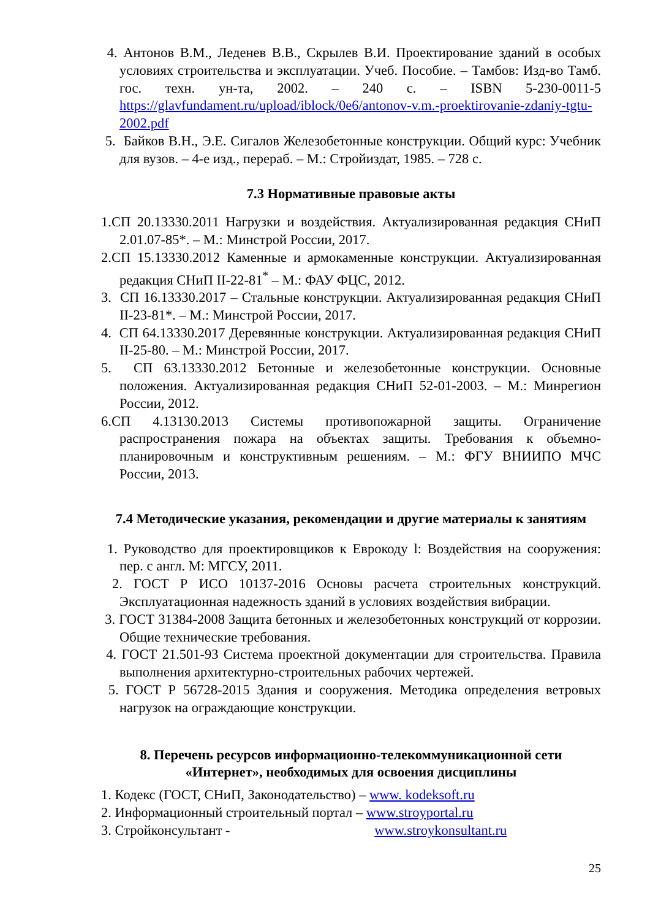4. Антонов В.М., Леденев В.В., Скрылев В.И. Проектирование зданий в особых условиях строительства и эксплуатации. Учеб. Пособие. – Тамбов: Изд-во Тамб. гос. техн. ун-та, 2002. – 240 с. – ISBN 5-230-0011-5 https://glavfundament.ru/upload/iblock/0e6/antonov-v.m.-proektirovanie-zdaniy-tgtu-2002.pdf
5. Байков В.Н., Э.Е. Сигалов Железобетонные конструкции. Общий курс: Учебник для вузов. – 4-е изд., перераб. – М.: Стройиздат, 1985. – 728 с.
7.3 Нормативные правовые акты
1.СП 20.13330.2011 Нагрузки и воздействия. Актуализированная редакция СНиП 2.01.07-85*. – М.: Минстрой России, 2017.
2.СП 15.13330.2012 Каменные и армокаменные конструкции. Актуализированная редакция СНиП II-22-81<sup>*</sup> – М.: ФАУ ФЦС, 2012.
3. СП 16.13330.2017 – Стальные конструкции. Актуализированная редакция СНиП II-23-81*. – М.: Минстрой России, 2017.
4. СП 64.13330.2017 Деревянные конструкции. Актуализированная редакция СНиП II-25-80. – М.: Минстрой России, 2017.
5. СП 63.13330.2012 Бетонные и железобетонные конструкции. Основные положения. Актуализированная редакция СНиП 52-01-2003. – М.: Минрегион России, 2012.
6.СП 4.13130.2013 Системы противопожарной защиты. Ограничение распространения пожара на объектах защиты. Требования к объемно-планировочным и конструктивным решениям. – М.: ФГУ ВНИИПО МЧС России, 2013.
7.4 Методические указания, рекомендации и другие материалы к занятиям
1. Руководство для проектировщиков к Еврокоду l: Воздействия на сооружения: пер. с англ. М: МГСУ, 2011.
2. ГОСТ Р ИСО 10137-2016 Основы расчета строительных конструкций. Эксплуатационная надежность зданий в условиях воздействия вибрации.
3. ГОСТ 31384-2008 Защита бетонных и железобетонных конструкций от коррозии. Общие технические требования.
4. ГОСТ 21.501-93 Система проектной документации для строительства. Правила выполнения архитектурно-строительных рабочих чертежей.
5. ГОСТ Р 56728-2015 Здания и сооружения. Методика определения ветровых нагрузок на ограждающие конструкции.
8. Перечень ресурсов информационно-телекоммуникационной сети «Интернет», необходимых для освоения дисциплины
1. Кодекс (ГОСТ, СНиП, Законодательство) – www. kodeksoft.ru
2. Информационный строительный портал – www.stroyportal.ru
3. Стройконсультант - www.stroykonsultant.ru
25